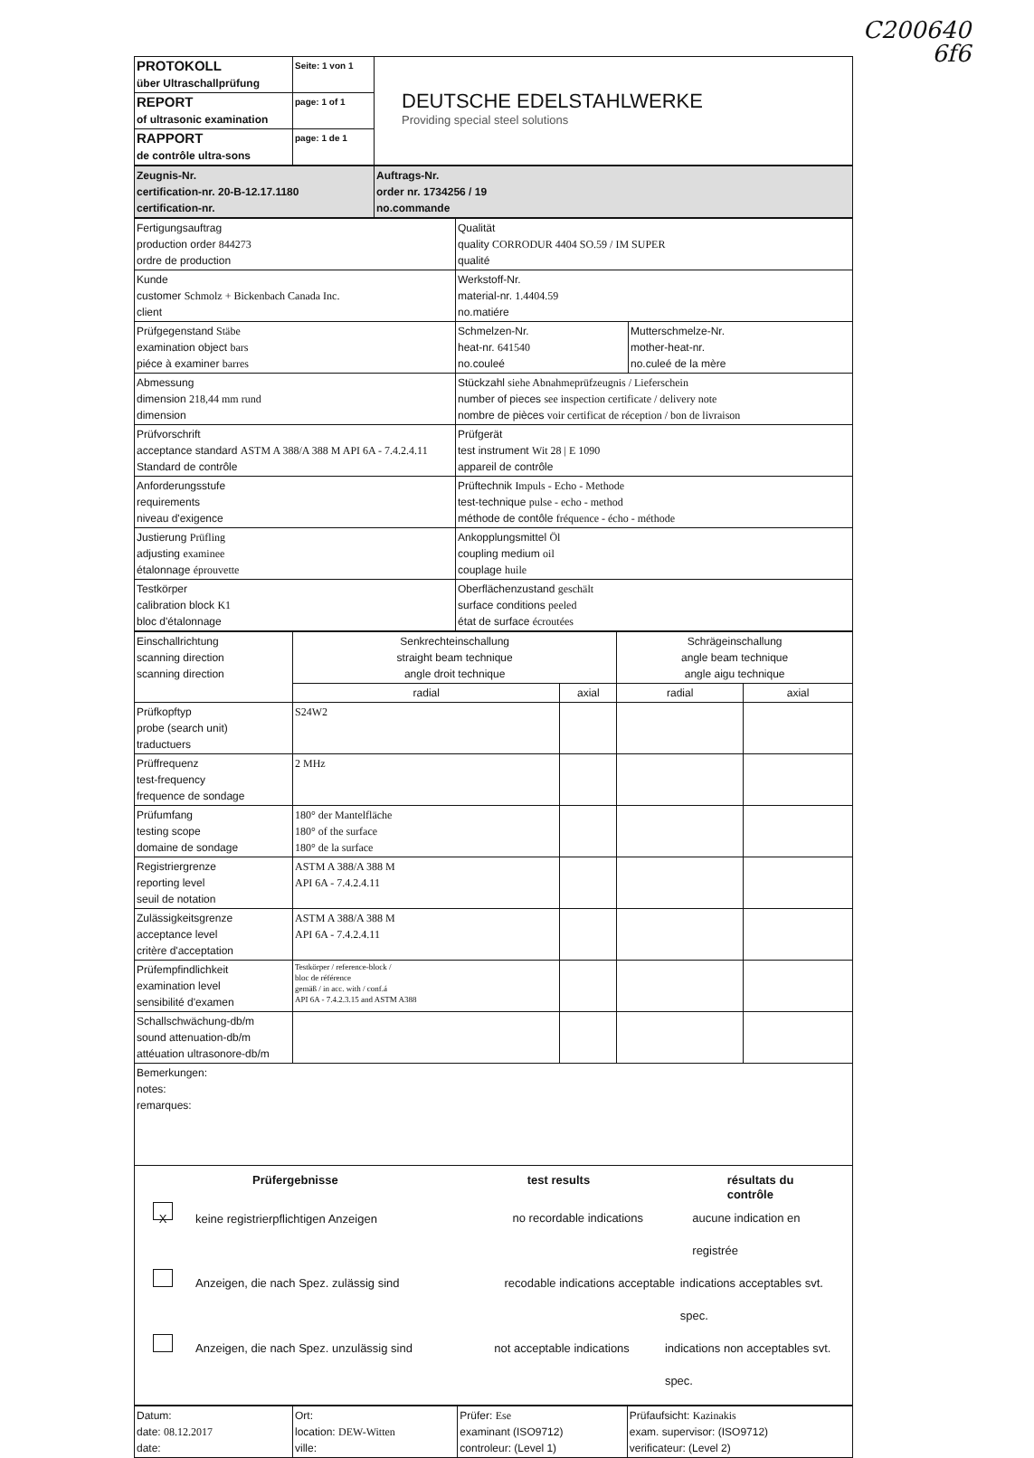C200640
6f6
| PROTOKOLL über Ultraschallprüfung | Seite: 1 von 1 | DEUTSCHE EDELSTAHLWERKE Providing special steel solutions |
| REPORT of ultrasonic examination | page: 1 of 1 | |
| RAPPORT de contrôle ultra-sons | page: 1 de 1 | |
| Zeugnis-Nr. certification-nr. 20-B-12.17.1180 certification-nr. | Auftrags-Nr. order nr. 1734256 / 19 no.commande |
| Fertigungsauftrag production order 844273 ordre de production | Qualität quality CORRODUR 4404 SO.59 / IM SUPER qualité | |
| Kunde customer Schmolz + Bickenbach Canada Inc. client | Werkstoff-Nr. material-nr. 1.4404.59 no.matiére | |
| Prüfgegenstand Stäbe examination object bars piéce à examiner barres | Schmelzen-Nr. heat-nr. 641540 no.couleé | Mutterschmelze-Nr. mother-heat-nr. no.culeé de la mère |
| Abmessung dimension 218,44 mm rund dimension | Stückzahl siehe Abnahmeprüfzeugnis / Lieferschein number of pieces see inspection certificate / delivery note nombre de pièces voir certificat de réception / bon de livraison | |
| Prüfvorschrift acceptance standard ASTM A 388/A 388 M API 6A - 7.4.2.4.11 Standard de contrôle | Prüfgerät test instrument Wit 28 / E 1090 appareil de contrôle | |
| Anforderungsstufe requirements niveau d'exigence | Prüftechnik Impuls - Echo - Methode test-technique pulse - echo - method méthode de contôle fréquence - écho - méthode | |
| Justierung Prüfling adjusting examinee étalonnage éprouvette | Ankopplungsmittel Öl coupling medium oil couplage huile | |
| Testkörper calibration block K1 bloc d'étalonnage | Oberflächenzustand geschält surface conditions peeled état de surface écroutées | |
| Einschallrichtung scanning direction scanning direction | Senkrechteinschallung straight beam technique angle droit technique | | Schrägeinschallung angle beam technique angle aigu technique | |
| | radial | axial | radial | axial |
| Prüfkopftyp probe (search unit) traductuers | S24W2 | | | |
| Prüffrequenz test-frequency frequence de sondage | 2 MHz | | | |
| Prüfumfang testing scope domaine de sondage | 180° der Mantelfläche 180° of the surface 180° de la surface | | | |
| Registriergrenze reporting level seuil de notation | ASTM A 388/A 388 M API 6A - 7.4.2.4.11 | | | |
| Zulässigkeitsgrenze acceptance level critère d'acceptation | ASTM A 388/A 388 M API 6A - 7.4.2.4.11 | | | |
| Prüfempfindlichkeit examination level sensibilité d'examen | Testkörper / reference-block / bloc de référence gemäß / in acc. with / conf.á API 6A - 7.4.2.3.15 and ASTM A388 | | | |
| Schallschwächung-db/m sound attenuation-db/m attéuation ultrasonore-db/m | | | | |
| Bemerkungen: notes: remarques: | | | | |
| Prüfergebnisse test results résultats du contrôle X keine registrierpflichtigen Anzeigen no recordable indications aucune indication en registrée Anzeigen, die nach Spez. zulässig sind recodable indications acceptable indications acceptables svt. spec. Anzeigen, die nach Spez. unzulässig sind not acceptable indications indications non acceptables svt. spec. | | | | |
| Datum: date: 08.12.2017 date: | Ort: location: DEW-Witten ville: | Prüfer: Ese examinant (ISO9712) controleur: (Level 1) | Prüfaufsicht: Kazinakis exam. supervisor: (ISO9712) verificateur: (Level 2) |